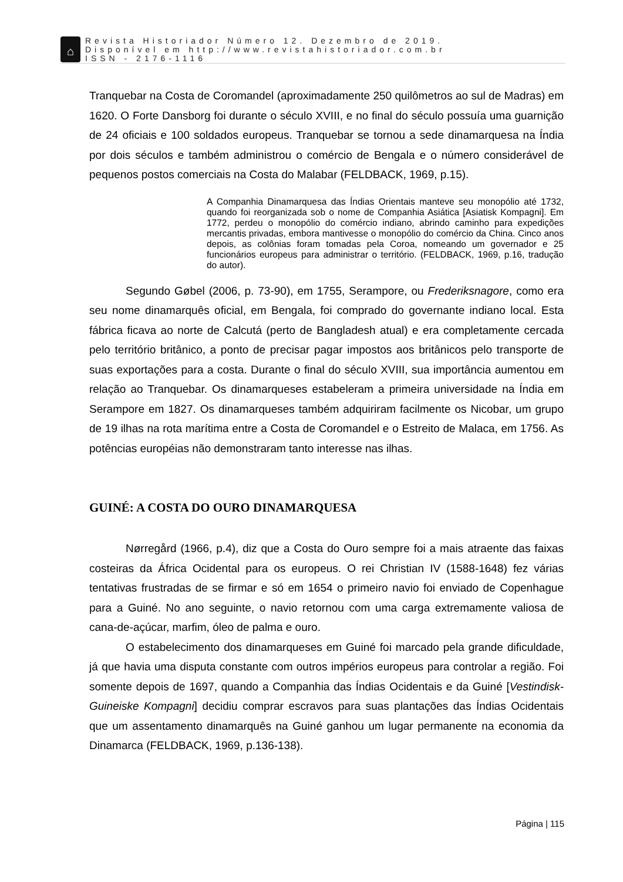⌂
Revista Historiador Número 12. Dezembro de 2019.
Disponível em http://www.revistahistoriador.com.br
ISSN - 2176-1116
Tranquebar na Costa de Coromandel (aproximadamente 250 quilômetros ao sul de Madras) em 1620. O Forte Dansborg foi durante o século XVIII, e no final do século possuía uma guarnição de 24 oficiais e 100 soldados europeus. Tranquebar se tornou a sede dinamarquesa na Índia por dois séculos e também administrou o comércio de Bengala e o número considerável de pequenos postos comerciais na Costa do Malabar (FELDBACK, 1969, p.15).
A Companhia Dinamarquesa das Índias Orientais manteve seu monopólio até 1732, quando foi reorganizada sob o nome de Companhia Asiática [Asiatisk Kompagni]. Em 1772, perdeu o monopólio do comércio indiano, abrindo caminho para expedições mercantis privadas, embora mantivesse o monopólio do comércio da China. Cinco anos depois, as colônias foram tomadas pela Coroa, nomeando um governador e 25 funcionários europeus para administrar o território. (FELDBACK, 1969, p.16, tradução do autor).
Segundo Gøbel (2006, p. 73-90), em 1755, Serampore, ou Frederiksnagore, como era seu nome dinamarquês oficial, em Bengala, foi comprado do governante indiano local. Esta fábrica ficava ao norte de Calcutá (perto de Bangladesh atual) e era completamente cercada pelo território britânico, a ponto de precisar pagar impostos aos britânicos pelo transporte de suas exportações para a costa. Durante o final do século XVIII, sua importância aumentou em relação ao Tranquebar. Os dinamarqueses estabeleram a primeira universidade na Índia em Serampore em 1827. Os dinamarqueses também adquiriram facilmente os Nicobar, um grupo de 19 ilhas na rota marítima entre a Costa de Coromandel e o Estreito de Malaca, em 1756. As potências européias não demonstraram tanto interesse nas ilhas.
GUINÉ: A COSTA DO OURO DINAMARQUESA
Nørregård (1966, p.4), diz que a Costa do Ouro sempre foi a mais atraente das faixas costeiras da África Ocidental para os europeus. O rei Christian IV (1588-1648) fez várias tentativas frustradas de se firmar e só em 1654 o primeiro navio foi enviado de Copenhague para a Guiné. No ano seguinte, o navio retornou com uma carga extremamente valiosa de cana-de-açúcar, marfim, óleo de palma e ouro.
O estabelecimento dos dinamarqueses em Guiné foi marcado pela grande dificuldade, já que havia uma disputa constante com outros impérios europeus para controlar a região. Foi somente depois de 1697, quando a Companhia das Índias Ocidentais e da Guiné [Vestindisk-Guineiske Kompagni] decidiu comprar escravos para suas plantações das Índias Ocidentais que um assentamento dinamarquês na Guiné ganhou um lugar permanente na economia da Dinamarca (FELDBACK, 1969, p.136-138).
Página | 115